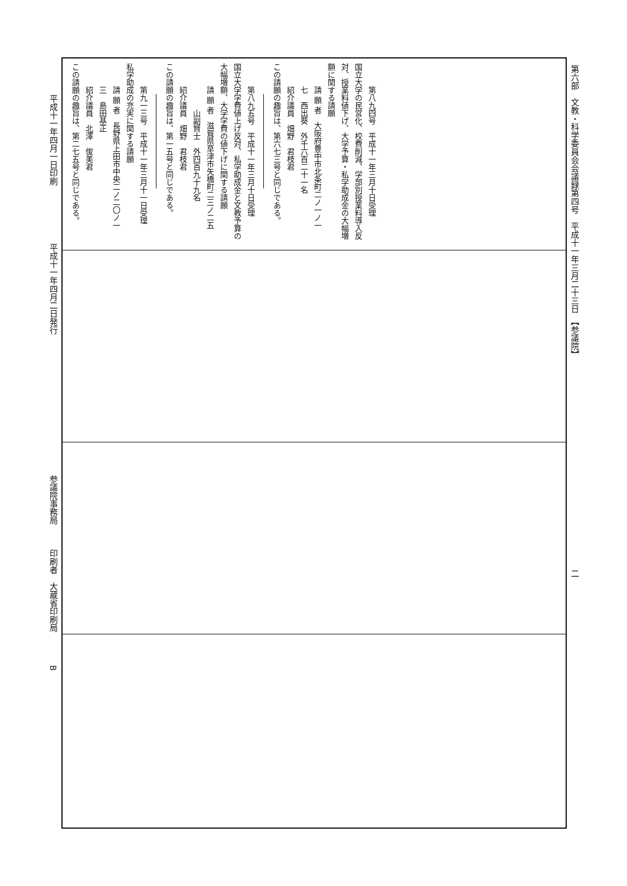平成十一年四月一日印刷　　　　　　　平成十一年四月二日発行　　　　　　　　　　　　　　　　　参議院事務局　　　印刷者　大蔵省印刷局　　　　B
第六部　文教・科学委員会会議録第四号　平成十一年三月二十三日　【参議院】　　　　　　　　　　　　　　　　　　　　　　　　　　二
第八九四号　平成十一年三月十日受理
国立大学の民営化、校費削減、学部別授業料導入反対、授業料値下げ、大学予算・私学助成金の大幅増額に関する請願
請 願 者　大阪府豊中市北条町二ノ一ノ一
七　西出葵　外千六百二十一名
紹介議員　畑野　君枝君
この請願の趣旨は、第六七三号と同じである。
第八九五号　平成十一年三月十日受理
国立大学学費値上げ反対、私学助成金と文教予算の大幅増額、大学学費の値下げに関する請願
請 願 者　滋賀県草津市矢橋町二三ノ二五
山副賢士　外四百九十九名
紹介議員　畑野　君枝君
この請願の趣旨は、第一五号と同じである。
第九一三号　平成十一年三月十一日受理
私学助成の充実に関する請願
請 願 者　長野県上田市中央二ノ二〇ノ一
三　島田基正
紹介議員　北澤　俊美君
この請願の趣旨は、第二七五号と同じである。